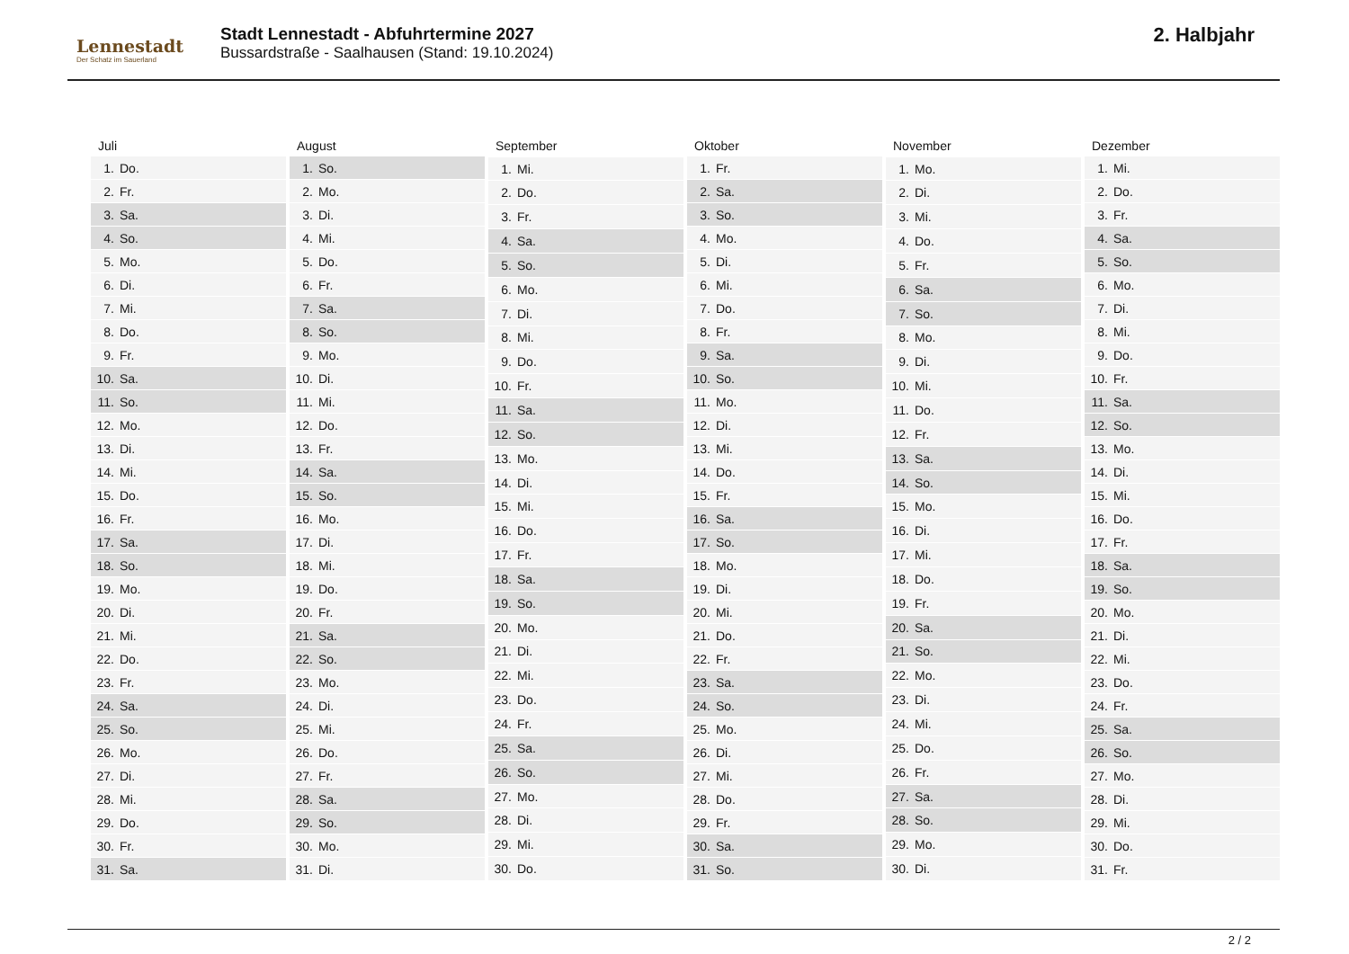Lennestadt
Der Schatz im Sauerland
Stadt Lennestadt - Abfuhrtermine 2027
Bussardstraße - Saalhausen (Stand: 19.10.2024)
2. Halbjahr
| Juli | |
| --- | --- |
| 1. | Do. |
| 2. | Fr. |
| 3. | Sa. |
| 4. | So. |
| 5. | Mo. |
| 6. | Di. |
| 7. | Mi. |
| 8. | Do. |
| 9. | Fr. |
| 10. | Sa. |
| 11. | So. |
| 12. | Mo. |
| 13. | Di. |
| 14. | Mi. |
| 15. | Do. |
| 16. | Fr. |
| 17. | Sa. |
| 18. | So. |
| 19. | Mo. |
| 20. | Di. |
| 21. | Mi. |
| 22. | Do. |
| 23. | Fr. |
| 24. | Sa. |
| 25. | So. |
| 26. | Mo. |
| 27. | Di. |
| 28. | Mi. |
| 29. | Do. |
| 30. | Fr. |
| 31. | Sa. |
| August | |
| --- | --- |
| 1. | So. |
| 2. | Mo. |
| 3. | Di. |
| 4. | Mi. |
| 5. | Do. |
| 6. | Fr. |
| 7. | Sa. |
| 8. | So. |
| 9. | Mo. |
| 10. | Di. |
| 11. | Mi. |
| 12. | Do. |
| 13. | Fr. |
| 14. | Sa. |
| 15. | So. |
| 16. | Mo. |
| 17. | Di. |
| 18. | Mi. |
| 19. | Do. |
| 20. | Fr. |
| 21. | Sa. |
| 22. | So. |
| 23. | Mo. |
| 24. | Di. |
| 25. | Mi. |
| 26. | Do. |
| 27. | Fr. |
| 28. | Sa. |
| 29. | So. |
| 30. | Mo. |
| 31. | Di. |
| September | |
| --- | --- |
| 1. | Mi. |
| 2. | Do. |
| 3. | Fr. |
| 4. | Sa. |
| 5. | So. |
| 6. | Mo. |
| 7. | Di. |
| 8. | Mi. |
| 9. | Do. |
| 10. | Fr. |
| 11. | Sa. |
| 12. | So. |
| 13. | Mo. |
| 14. | Di. |
| 15. | Mi. |
| 16. | Do. |
| 17. | Fr. |
| 18. | Sa. |
| 19. | So. |
| 20. | Mo. |
| 21. | Di. |
| 22. | Mi. |
| 23. | Do. |
| 24. | Fr. |
| 25. | Sa. |
| 26. | So. |
| 27. | Mo. |
| 28. | Di. |
| 29. | Mi. |
| 30. | Do. |
| Oktober | |
| --- | --- |
| 1. | Fr. |
| 2. | Sa. |
| 3. | So. |
| 4. | Mo. |
| 5. | Di. |
| 6. | Mi. |
| 7. | Do. |
| 8. | Fr. |
| 9. | Sa. |
| 10. | So. |
| 11. | Mo. |
| 12. | Di. |
| 13. | Mi. |
| 14. | Do. |
| 15. | Fr. |
| 16. | Sa. |
| 17. | So. |
| 18. | Mo. |
| 19. | Di. |
| 20. | Mi. |
| 21. | Do. |
| 22. | Fr. |
| 23. | Sa. |
| 24. | So. |
| 25. | Mo. |
| 26. | Di. |
| 27. | Mi. |
| 28. | Do. |
| 29. | Fr. |
| 30. | Sa. |
| 31. | So. |
| November | |
| --- | --- |
| 1. | Mo. |
| 2. | Di. |
| 3. | Mi. |
| 4. | Do. |
| 5. | Fr. |
| 6. | Sa. |
| 7. | So. |
| 8. | Mo. |
| 9. | Di. |
| 10. | Mi. |
| 11. | Do. |
| 12. | Fr. |
| 13. | Sa. |
| 14. | So. |
| 15. | Mo. |
| 16. | Di. |
| 17. | Mi. |
| 18. | Do. |
| 19. | Fr. |
| 20. | Sa. |
| 21. | So. |
| 22. | Mo. |
| 23. | Di. |
| 24. | Mi. |
| 25. | Do. |
| 26. | Fr. |
| 27. | Sa. |
| 28. | So. |
| 29. | Mo. |
| 30. | Di. |
| Dezember | |
| --- | --- |
| 1. | Mi. |
| 2. | Do. |
| 3. | Fr. |
| 4. | Sa. |
| 5. | So. |
| 6. | Mo. |
| 7. | Di. |
| 8. | Mi. |
| 9. | Do. |
| 10. | Fr. |
| 11. | Sa. |
| 12. | So. |
| 13. | Mo. |
| 14. | Di. |
| 15. | Mi. |
| 16. | Do. |
| 17. | Fr. |
| 18. | Sa. |
| 19. | So. |
| 20. | Mo. |
| 21. | Di. |
| 22. | Mi. |
| 23. | Do. |
| 24. | Fr. |
| 25. | Sa. |
| 26. | So. |
| 27. | Mo. |
| 28. | Di. |
| 29. | Mi. |
| 30. | Do. |
| 31. | Fr. |
2 / 2